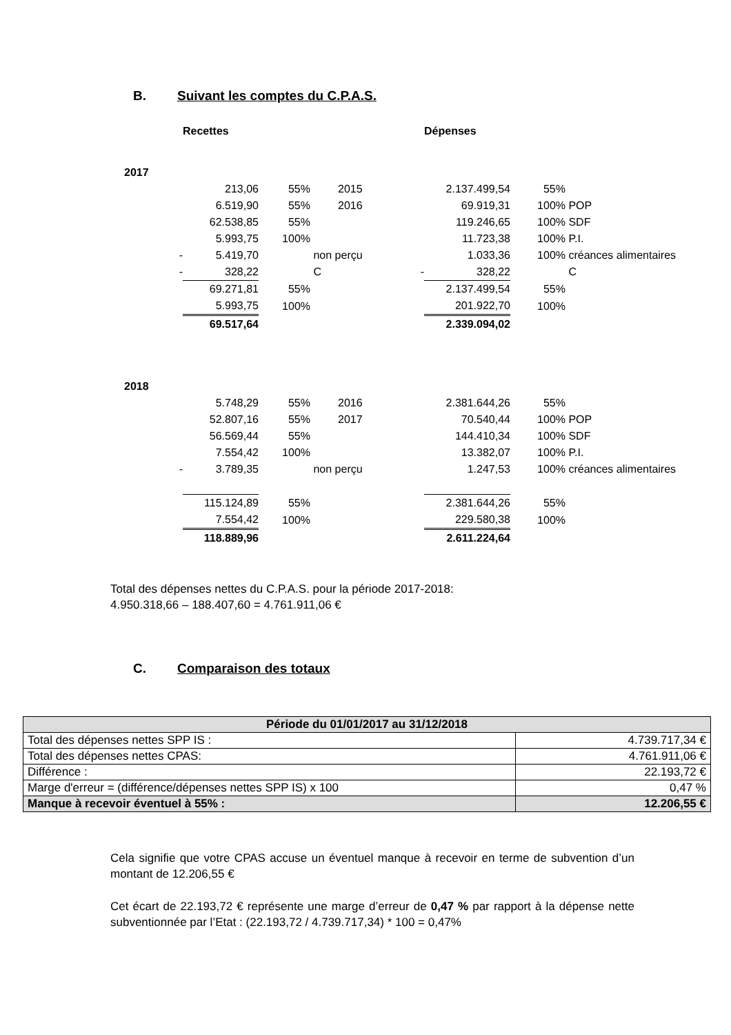B. Suivant les comptes du C.P.A.S.
| | | Recettes | | | | Dépenses | | |
| 2017 | | | | | | | | |
| | | 213,06 | 55% | 2015 | | 2.137.499,54 | 55% | |
| | | 6.519,90 | 55% | 2016 | | 69.919,31 | 100% | POP |
| | | 62.538,85 | 55% | | | 119.246,65 | 100% | SDF |
| | | 5.993,75 | 100% | | | 11.723,38 | 100% | P.I. |
| | - | 5.419,70 | | non perçu | | 1.033,36 | 100% | créances alimentaires |
| | - | 328,22 | | C | - | 328,22 | | C |
| | | 69.271,81 | 55% | | | 2.137.499,54 | 55% | |
| | | 5.993,75 | 100% | | | 201.922,70 | 100% | |
| | | 69.517,64 | | | | 2.339.094,02 | | |
| 2018 | | | | | | | | |
| | | 5.748,29 | 55% | 2016 | | 2.381.644,26 | 55% | |
| | | 52.807,16 | 55% | 2017 | | 70.540,44 | 100% | POP |
| | | 56.569,44 | 55% | | | 144.410,34 | 100% | SDF |
| | | 7.554,42 | 100% | | | 13.382,07 | 100% | P.I. |
| | - | 3.789,35 | | non perçu | | 1.247,53 | 100% | créances alimentaires |
| | | 115.124,89 | 55% | | | 2.381.644,26 | 55% | |
| | | 7.554,42 | 100% | | | 229.580,38 | 100% | |
| | | 118.889,96 | | | | 2.611.224,64 | | |
Total des dépenses nettes du C.P.A.S. pour la période 2017-2018:
4.950.318,66 – 188.407,60 = 4.761.911,06 €
C. Comparaison des totaux
| Période du 01/01/2017 au 31/12/2018 | |
| --- | --- |
| Total des dépenses nettes SPP IS : | 4.739.717,34 € |
| Total des dépenses nettes CPAS: | 4.761.911,06 € |
| Différence : | 22.193,72 € |
| Marge d'erreur = (différence/dépenses nettes SPP IS) x 100 | 0,47 % |
| Manque à recevoir éventuel à 55% : | 12.206,55 € |
Cela signifie que votre CPAS accuse un éventuel manque à recevoir en terme de subvention d’un montant de 12.206,55 €
Cet écart de 22.193,72 € représente une marge d’erreur de 0,47 % par rapport à la dépense nette subventionnée par l’Etat : (22.193,72 / 4.739.717,34) * 100 = 0,47%